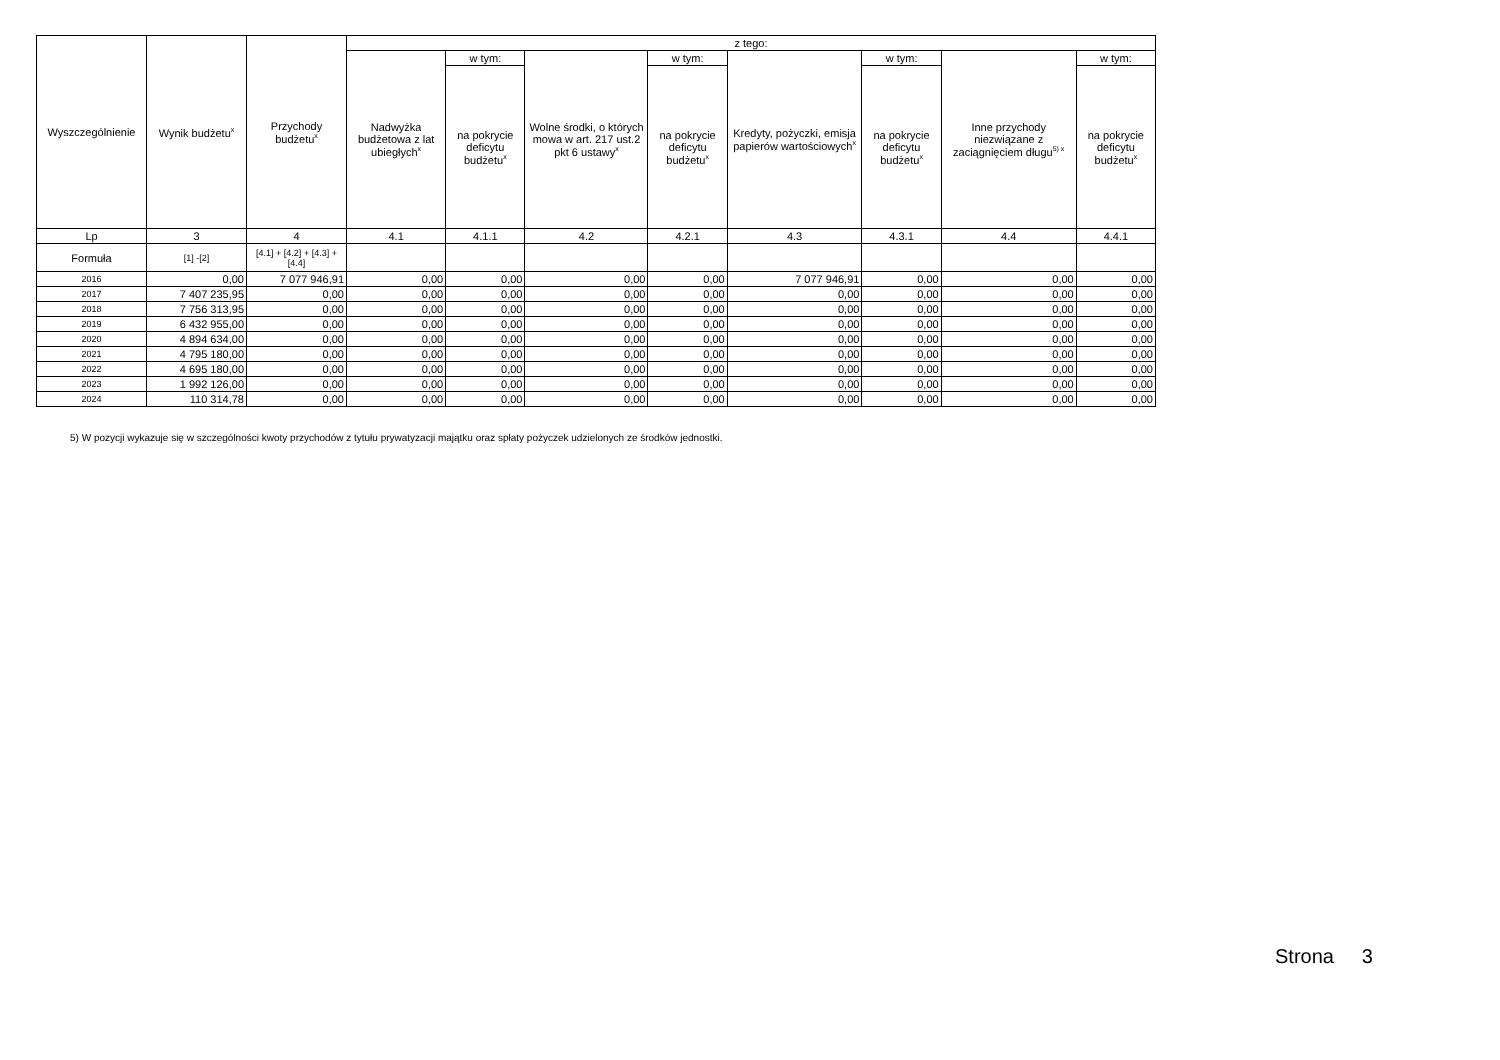| Wyszczególnienie | Wynik budżetu<sup>x</sup> | Przychody budżetu<sup>x</sup> | z tego: | | | | | | | |
| --- | --- | --- | --- | --- | --- | --- | --- | --- | --- | --- |
| | | | Nadwyżka budżetowa z lat ubiegłych<sup>x</sup> | w tym: | Wolne środki, o których mowa w art. 217 ust.2 pkt 6 ustawy<sup>x</sup> | w tym: | Kredyty, pożyczki, emisja papierów wartościowych<sup>x</sup> | w tym: | Inne przychody niezwiązane z zaciągnięciem długu<sup>5) x</sup> | w tym: |
| | | | | na pokrycie deficytu budżetu<sup>x</sup> | | na pokrycie deficytu budżetu<sup>x</sup> | | na pokrycie deficytu budżetu<sup>x</sup> | | na pokrycie deficytu budżetu<sup>x</sup> |
| Lp | 3 | 4 | 4.1 | 4.1.1 | 4.2 | 4.2.1 | 4.3 | 4.3.1 | 4.4 | 4.4.1 |
| Formuła | [1] -[2] | [4.1] + [4.2] + [4.3] + [4.4] | | | | | | | | |
| 2016 | 0,00 | 7 077 946,91 | 0,00 | 0,00 | 0,00 | 0,00 | 7 077 946,91 | 0,00 | 0,00 | 0,00 |
| 2017 | 7 407 235,95 | 0,00 | 0,00 | 0,00 | 0,00 | 0,00 | 0,00 | 0,00 | 0,00 | 0,00 |
| 2018 | 7 756 313,95 | 0,00 | 0,00 | 0,00 | 0,00 | 0,00 | 0,00 | 0,00 | 0,00 | 0,00 |
| 2019 | 6 432 955,00 | 0,00 | 0,00 | 0,00 | 0,00 | 0,00 | 0,00 | 0,00 | 0,00 | 0,00 |
| 2020 | 4 894 634,00 | 0,00 | 0,00 | 0,00 | 0,00 | 0,00 | 0,00 | 0,00 | 0,00 | 0,00 |
| 2021 | 4 795 180,00 | 0,00 | 0,00 | 0,00 | 0,00 | 0,00 | 0,00 | 0,00 | 0,00 | 0,00 |
| 2022 | 4 695 180,00 | 0,00 | 0,00 | 0,00 | 0,00 | 0,00 | 0,00 | 0,00 | 0,00 | 0,00 |
| 2023 | 1 992 126,00 | 0,00 | 0,00 | 0,00 | 0,00 | 0,00 | 0,00 | 0,00 | 0,00 | 0,00 |
| 2024 | 110 314,78 | 0,00 | 0,00 | 0,00 | 0,00 | 0,00 | 0,00 | 0,00 | 0,00 | 0,00 |
5) W pozycji wykazuje się w szczególności kwoty przychodów z tytułu prywatyzacji majątku oraz spłaty pożyczek udzielonych ze środków jednostki.
Strona 3